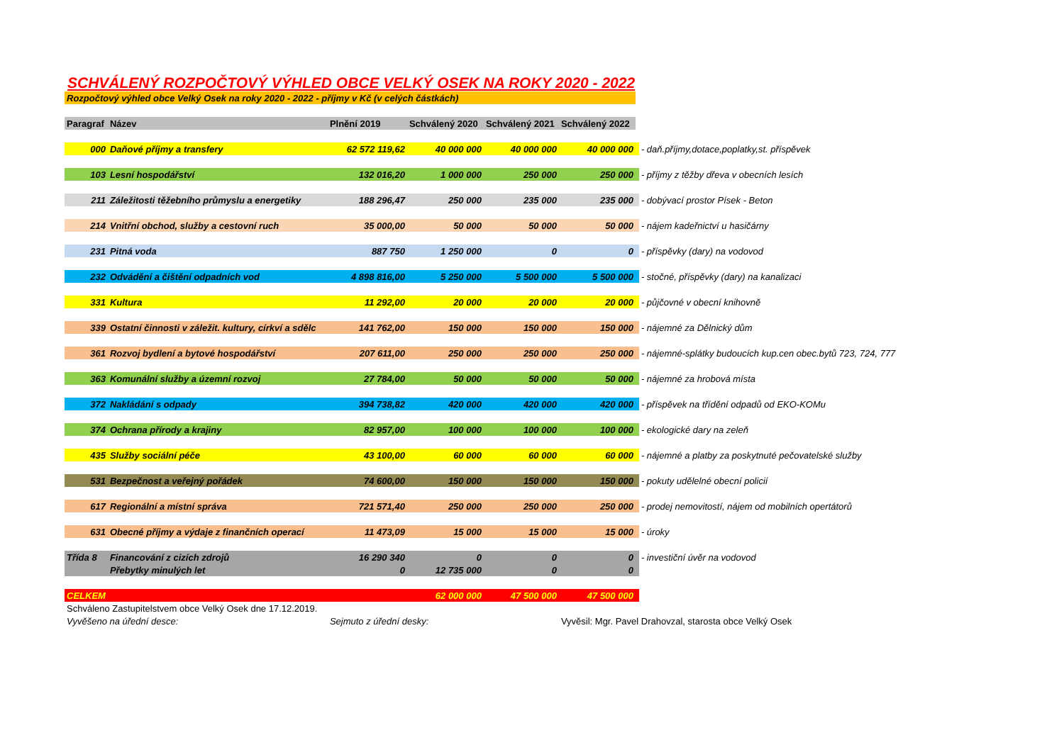SCHVÁLENÝ ROZPOČTOVÝ VÝHLED OBCE VELKÝ OSEK NA ROKY 2020 - 2022
| Rozpočtový výhled obce Velký Osek na roky 2020 - 2022 - příjmy v Kč (v celých částkách) | | | | | | |
| Paragraf | Název | Plnění 2019 | Schválený 2020 | Schválený 2021 | Schválený 2022 | |
| 000 | Daňové příjmy a transfery | 62 572 119,62 | 40 000 000 | 40 000 000 | 40 000 000 | - daň.příjmy,dotace,poplatky,st. příspěvek |
| 103 | Lesní hospodářství | 132 016,20 | 1 000 000 | 250 000 | 250 000 | - příjmy z těžby dřeva v obecních lesích |
| 211 | Záležitosti těžebního průmyslu a energetiky | 188 296,47 | 250 000 | 235 000 | 235 000 | - dobývací prostor Písek - Beton |
| 214 | Vnitřní obchod, služby a cestovní ruch | 35 000,00 | 50 000 | 50 000 | 50 000 | - nájem kadeřnictví u hasičárny |
| 231 | Pitná voda | 887 750 | 1 250 000 | 0 | 0 | - příspěvky (dary) na vodovod |
| 232 | Odvádění a čištění odpadních vod | 4 898 816,00 | 5 250 000 | 5 500 000 | 5 500 000 | - stočné, příspěvky (dary) na kanalizaci |
| 331 | Kultura | 11 292,00 | 20 000 | 20 000 | 20 000 | - půjčovné v obecní knihovně |
| 339 | Ostatní činnosti v záležit. kultury, církví a sdělc | 141 762,00 | 150 000 | 150 000 | 150 000 | - nájemné za Dělnický dům |
| 361 | Rozvoj bydlení a bytové hospodářství | 207 611,00 | 250 000 | 250 000 | 250 000 | - nájemné-splátky budoucích kup.cen obec.bytů 723, 724, 777 |
| 363 | Komunální služby a územní rozvoj | 27 784,00 | 50 000 | 50 000 | 50 000 | - nájemné za hrobová místa |
| 372 | Nakládání s odpady | 394 738,82 | 420 000 | 420 000 | 420 000 | - příspěvek na třídění odpadů od EKO-KOMu |
| 374 | Ochrana přírody a krajiny | 82 957,00 | 100 000 | 100 000 | 100 000 | - ekologické dary na zeleň |
| 435 | Služby sociální péče | 43 100,00 | 60 000 | 60 000 | 60 000 | - nájemné a platby za poskytnuté pečovatelské služby |
| 531 | Bezpečnost a veřejný pořádek | 74 600,00 | 150 000 | 150 000 | 150 000 | - pokuty udělelné obecní policií |
| 617 | Regionální a místní správa | 721 571,40 | 250 000 | 250 000 | 250 000 | - prodej nemovitostí, nájem od mobilních opertátorů |
| 631 | Obecné příjmy a výdaje z finančních operací | 11 473,09 | 15 000 | 15 000 | 15 000 | - úroky |
| Třída 8 | Financování z cizích zdrojů | 16 290 340 | 0 | 0 | 0 | - investiční úvěr na vodovod |
| | Přebytky minulých let | 0 | 12 735 000 | 0 | 0 | |
| CELKEM | | | 62 000 000 | 47 500 000 | 47 500 000 | |
| Schváleno Zastupitelstvem obce Velký Osek dne 17.12.2019. | | | | | | |
| Vyvěšeno na úřední desce: | | Sejmuto z úřední desky: | | | Vyvěsil: Mgr. Pavel Drahovzal, starosta obce Velký Osek | |